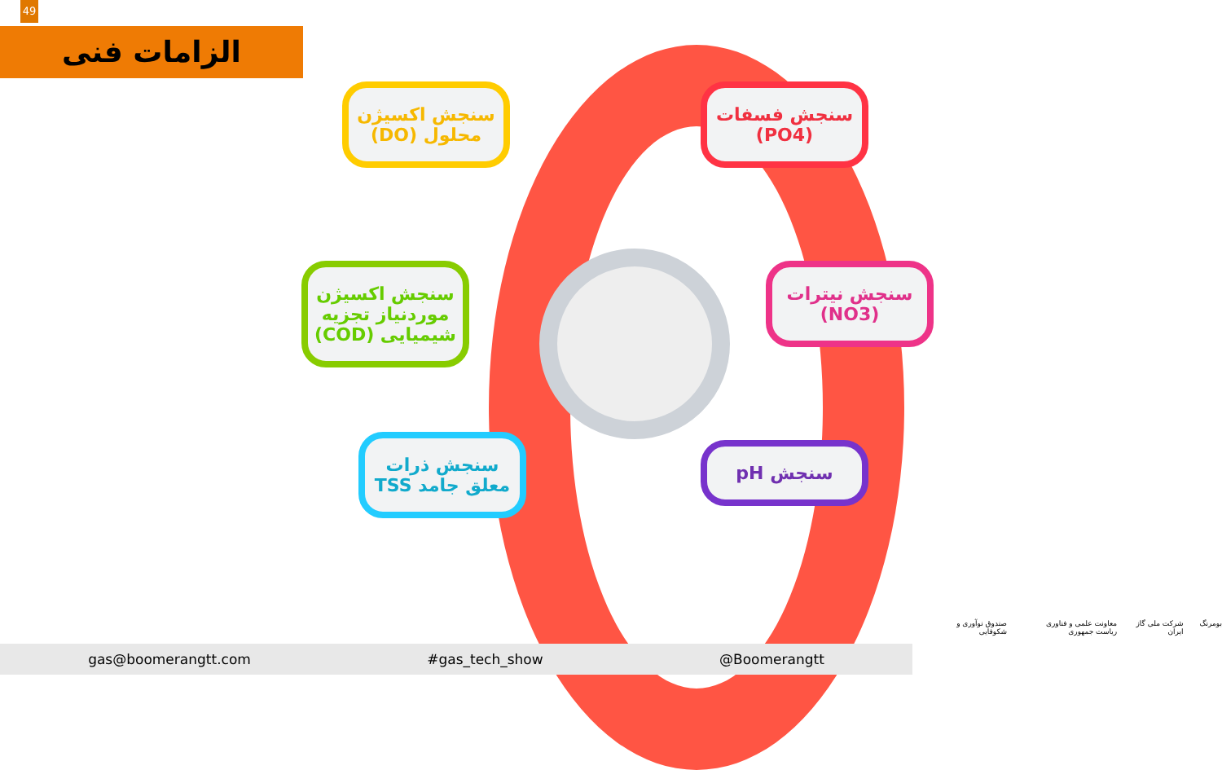49
الزامات فنی
سنجش اکسیژن محلول (DO)
سنجش فسفات (PO4)
سنجش اکسیژن موردنیاز تجزیه شیمیایی (COD)
سنجش نیترات (NO3)
سنجش ذرات معلق جامد TSS
سنجش pH
gas@boomerangtt.com #gas_tech_show @Boomerangtt
بومرنگ شرکت ملی گاز ایران معاونت علمی و فناوری ریاست جمهوری صندوق نوآوری و شکوفایی